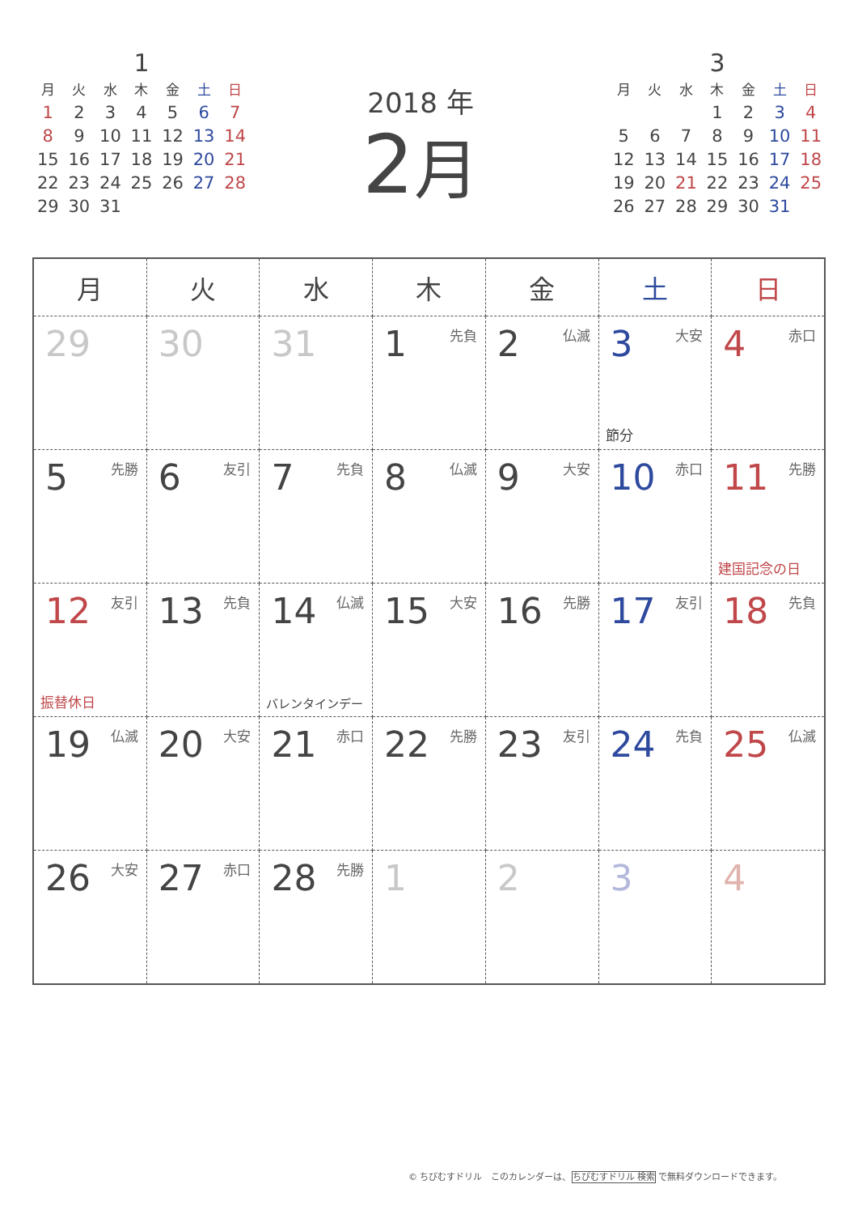1
| 月 | 火 | 水 | 木 | 金 | 土 | 日 |
| --- | --- | --- | --- | --- | --- | --- |
| 1 | 2 | 3 | 4 | 5 | 6 | 7 |
| 8 | 9 | 10 | 11 | 12 | 13 | 14 |
| 15 | 16 | 17 | 18 | 19 | 20 | 21 |
| 22 | 23 | 24 | 25 | 26 | 27 | 28 |
| 29 | 30 | 31 | | | | |
2018 年
2月
3
| 月 | 火 | 水 | 木 | 金 | 土 | 日 |
| --- | --- | --- | --- | --- | --- | --- |
| | | | 1 | 2 | 3 | 4 |
| 5 | 6 | 7 | 8 | 9 | 10 | 11 |
| 12 | 13 | 14 | 15 | 16 | 17 | 18 |
| 19 | 20 | 21 | 22 | 23 | 24 | 25 |
| 26 | 27 | 28 | 29 | 30 | 31 | |
| 月 | 火 | 水 | 木 | 金 | 土 | 日 |
| --- | --- | --- | --- | --- | --- | --- |
| 29 | 30 | 31 | 1 先負 | 2 仏滅 | 3 大安 節分 | 4 赤口 |
| 5 先勝 | 6 友引 | 7 先負 | 8 仏滅 | 9 大安 | 10 赤口 | 11 先勝 建国記念の日 |
| 12 友引 振替休日 | 13 先負 | 14 仏滅 バレンタインデー | 15 大安 | 16 先勝 | 17 友引 | 18 先負 |
| 19 仏滅 | 20 大安 | 21 赤口 | 22 先勝 | 23 友引 | 24 先負 | 25 仏滅 |
| 26 大安 | 27 赤口 | 28 先勝 | 1 | 2 | 3 | 4 |
© ちびむすドリル　このカレンダーは、ちびむすドリル 検索 で無料ダウンロードできます。